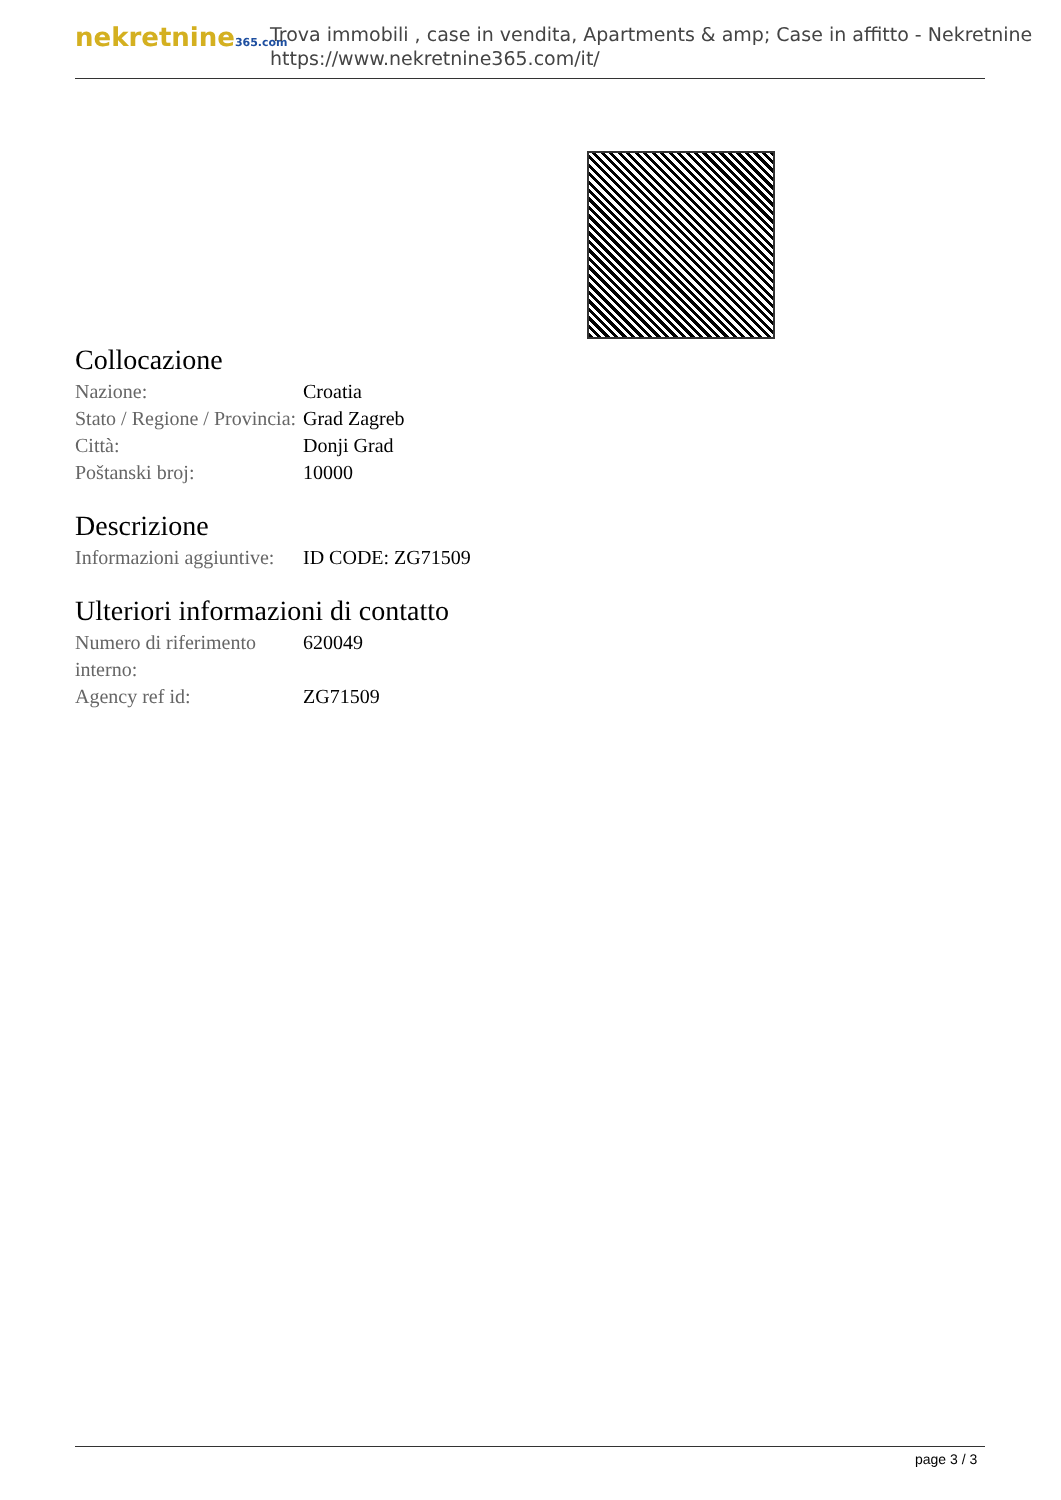nekretnine365.com
Trova immobili , case in vendita, Apartments & amp; Case in affitto - Nekretnine
https://www.nekretnine365.com/it/
Collocazione
| Nazione: | Croatia |
| Stato / Regione / Provincia: | Grad Zagreb |
| Città: | Donji Grad |
| Poštanski broj: | 10000 |
Descrizione
| Informazioni aggiuntive: | ID CODE: ZG71509 |
Ulteriori informazioni di contatto
| Numero di riferimento interno: | 620049 |
| Agency ref id: | ZG71509 |
page 3 / 3